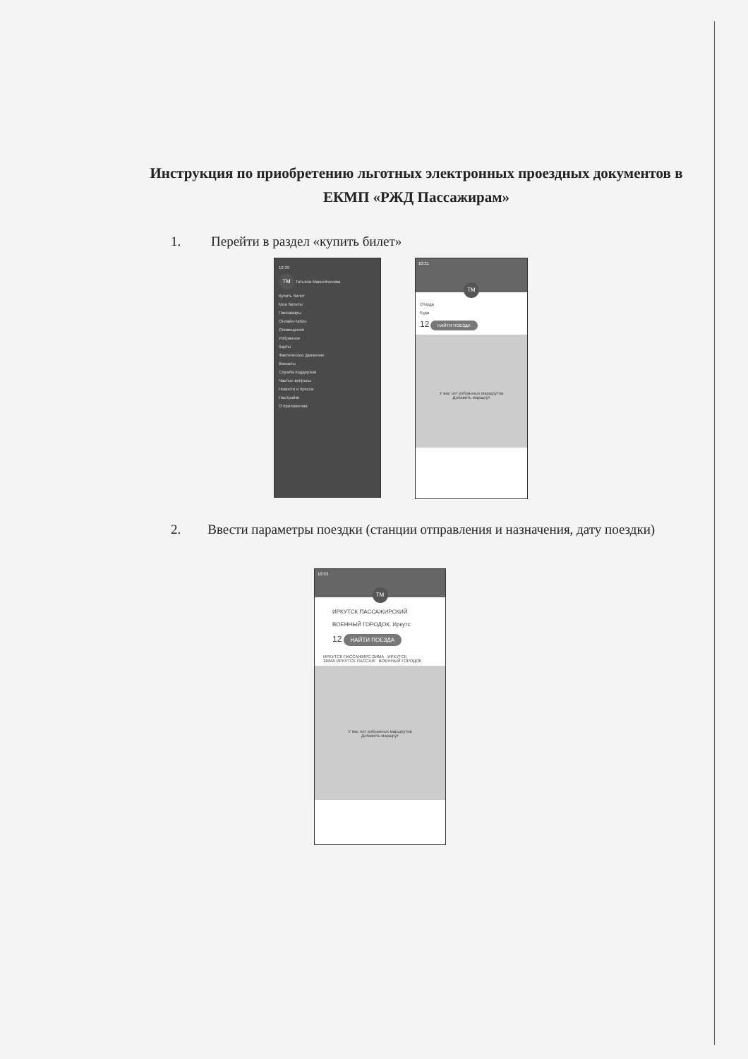Инструкция по приобретению льготных электронных проездных документов в ЕКМП «РЖД Пассажирам»
1. Перейти в раздел «купить билет»
10:39
ТМ Татьяна Максейчекова
Купить билет
Мои билеты
Пассажиры
Онлайн-табло
Оповещения
Избранное
Карты
Фактическое движение
Вокзалы
Служба поддержки
Частые вопросы
Новости и пресса
Настройки
О приложении
10:31
ТМ
Откуда
Куда
12 НАЙТИ ПОЕЗДА
У вас нет избранных маршрутов
Добавить маршрут
2. Ввести параметры поездки (станции отправления и назначения, дату поездки)
10:33
ТМ
ИРКУТСК ПАССАЖИРСКИЙ
ВОЕННЫЙ ГОРОДОК, Иркутс
12 НАЙТИ ПОЕЗДА
ИРКУТСК ПАССАЖИРС ЗИМА ИРКУТСК
ЗИМА ИРКУТСК ПАССАЖ ВОЕННЫЙ ГОРОДОК
У вас нет избранных маршрутов
Добавить маршрут